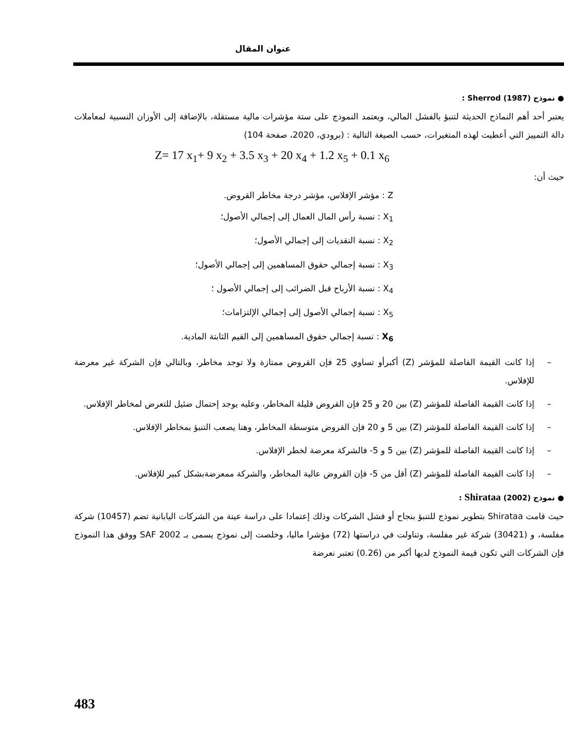عنوان المقال
● نموذج Sherrod (1987) :
يعتبر أحد أهم النماذج الحديثة لتنبؤ بالفشل المالي، ويعتمد النموذج على ستة مؤشرات مالية مستقلة، بالإضافة إلى الأوزان النسبية لمعاملات دالة التمييز التي أعطيت لهذه المتغيرات، حسب الصيغة التالية : (برودي، 2020، صفحة 104)
Z= 17 x<sub>1</sub>+ 9 x<sub>2</sub> + 3.5 x<sub>3</sub> + 20 x<sub>4</sub> + 1.2 x<sub>5</sub> + 0.1 x<sub>6</sub>
حيث أن:
Z : مؤشر الإفلاس، مؤشر درجة مخاطر القروض.
X<sub>1</sub> : نسبة رأس المال العمال إلى إجمالي الأصول؛
X<sub>2</sub> : نسبة النقديات إلى إجمالي الأصول؛
X<sub>3</sub> : نسبة إجمالي حقوق المساهمين إلى إجمالي الأصول؛
X<sub>4</sub> : نسبة الأرباح قبل الضرائب إلى إجمالي الأصول ؛
X<sub>5</sub> : نسبة إجمالي الأصول إلى إجمالي الإلتزامات؛
X<sub>6</sub> : نسبة إجمالي حقوق المساهمين إلى القيم الثابتة المادية.
– إذا كانت القيمة الفاصلة للمؤشر (Z) أكبرأو تساوي 25 فإن القروض ممتازة ولا توجد مخاطر، وبالتالي فإن الشركة غير معرضة للإفلاس.
– إذا كانت القيمة الفاصلة للمؤشر (Z) بين 20 و 25 فإن القروض قليلة المخاطر، وعليه يوجد إحتمال ضئيل للتعرض لمخاطر الإفلاس.
– إذا كانت القيمة الفاصلة للمؤشر (Z) بين 5 و 20 فإن القروض متوسطة المخاطر، وهنا يصعب التنبؤ بمخاطر الإفلاس.
– إذا كانت القيمة الفاصلة للمؤشر (Z) بين 5 و 5- فالشركة معرضة لخطر الإفلاس.
– إذا كانت القيمة الفاصلة للمؤشر (Z) أقل من 5- فإن القروض عالية المخاطر، والشركة ممعرضةبشكل كبير للإفلاس.
● نموذج Shirataa (2002) :
حيث قامت Shirataa بتطوير نموذج للتنبؤ بنجاح أو فشل الشركات وذلك إعتمادا على دراسة عينة من الشركات اليابانية تضم (10457) شركة مفلسة، و (30421) شركة غير مفلسة، وتناولت في دراستها (72) مؤشرا ماليا، وخلصت إلى نموذج يسمى بـ SAF 2002 ووفق هذا النموذج فإن الشركات التي تكون قيمة النموذج لديها أكبر من (0.26) تعتبر نعرضة
483